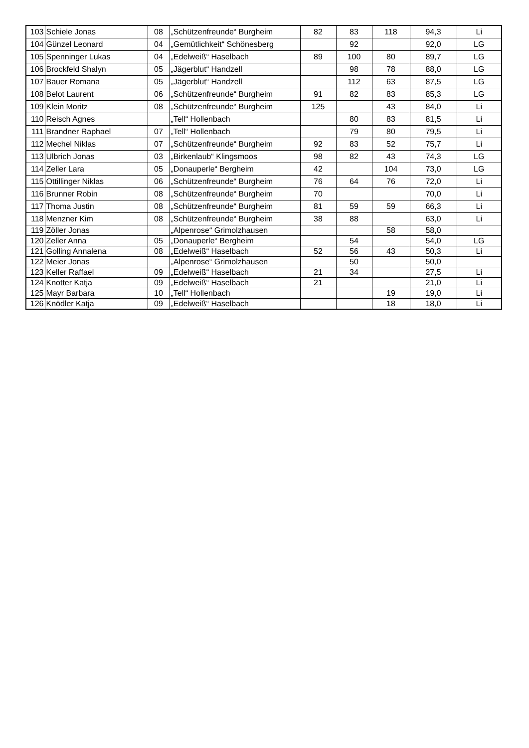| 103 | Schiele Jonas | 08 | „Schützenfreunde“ Burgheim | 82 | 83 | 118 | 94,3 | Li |
| 104 | Günzel Leonard | 04 | „Gemütlichkeit“ Schönesberg | | 92 | | 92,0 | LG |
| 105 | Spenninger Lukas | 04 | „Edelweiß“ Haselbach | 89 | 100 | 80 | 89,7 | LG |
| 106 | Brockfeld Shalyn | 05 | „Jägerblut“ Handzell | | 98 | 78 | 88,0 | LG |
| 107 | Bauer Romana | 05 | „Jägerblut“ Handzell | | 112 | 63 | 87,5 | LG |
| 108 | Belot Laurent | 06 | „Schützenfreunde“ Burgheim | 91 | 82 | 83 | 85,3 | LG |
| 109 | Klein Moritz | 08 | „Schützenfreunde“ Burgheim | 125 | | 43 | 84,0 | Li |
| 110 | Reisch Agnes | | „Tell“ Hollenbach | | 80 | 83 | 81,5 | Li |
| 111 | Brandner Raphael | 07 | „Tell“ Hollenbach | | 79 | 80 | 79,5 | Li |
| 112 | Mechel Niklas | 07 | „Schützenfreunde“ Burgheim | 92 | 83 | 52 | 75,7 | Li |
| 113 | Ulbrich Jonas | 03 | „Birkenlaub“ Klingsmoos | 98 | 82 | 43 | 74,3 | LG |
| 114 | Zeller Lara | 05 | „Donauperle“ Bergheim | 42 | | 104 | 73,0 | LG |
| 115 | Ottillinger Niklas | 06 | „Schützenfreunde“ Burgheim | 76 | 64 | 76 | 72,0 | Li |
| 116 | Brunner Robin | 08 | „Schützenfreunde“ Burgheim | 70 | | | 70,0 | Li |
| 117 | Thoma Justin | 08 | „Schützenfreunde“ Burgheim | 81 | 59 | 59 | 66,3 | Li |
| 118 | Menzner Kim | 08 | „Schützenfreunde“ Burgheim | 38 | 88 | | 63,0 | Li |
| 119 | Zöller Jonas | | „Alpenrose“ Grimolzhausen | | | 58 | 58,0 | |
| 120 | Zeller Anna | 05 | „Donauperle“ Bergheim | | 54 | | 54,0 | LG |
| 121 | Golling Annalena | 08 | „Edelweiß“ Haselbach | 52 | 56 | 43 | 50,3 | Li |
| 122 | Meier Jonas | | „Alpenrose“ Grimolzhausen | | 50 | | 50,0 | |
| 123 | Keller Raffael | 09 | „Edelweiß“ Haselbach | 21 | 34 | | 27,5 | Li |
| 124 | Knotter Katja | 09 | „Edelweiß“ Haselbach | 21 | | | 21,0 | Li |
| 125 | Mayr Barbara | 10 | „Tell“ Hollenbach | | | 19 | 19,0 | Li |
| 126 | Knödler Katja | 09 | „Edelweiß“ Haselbach | | | 18 | 18,0 | Li |